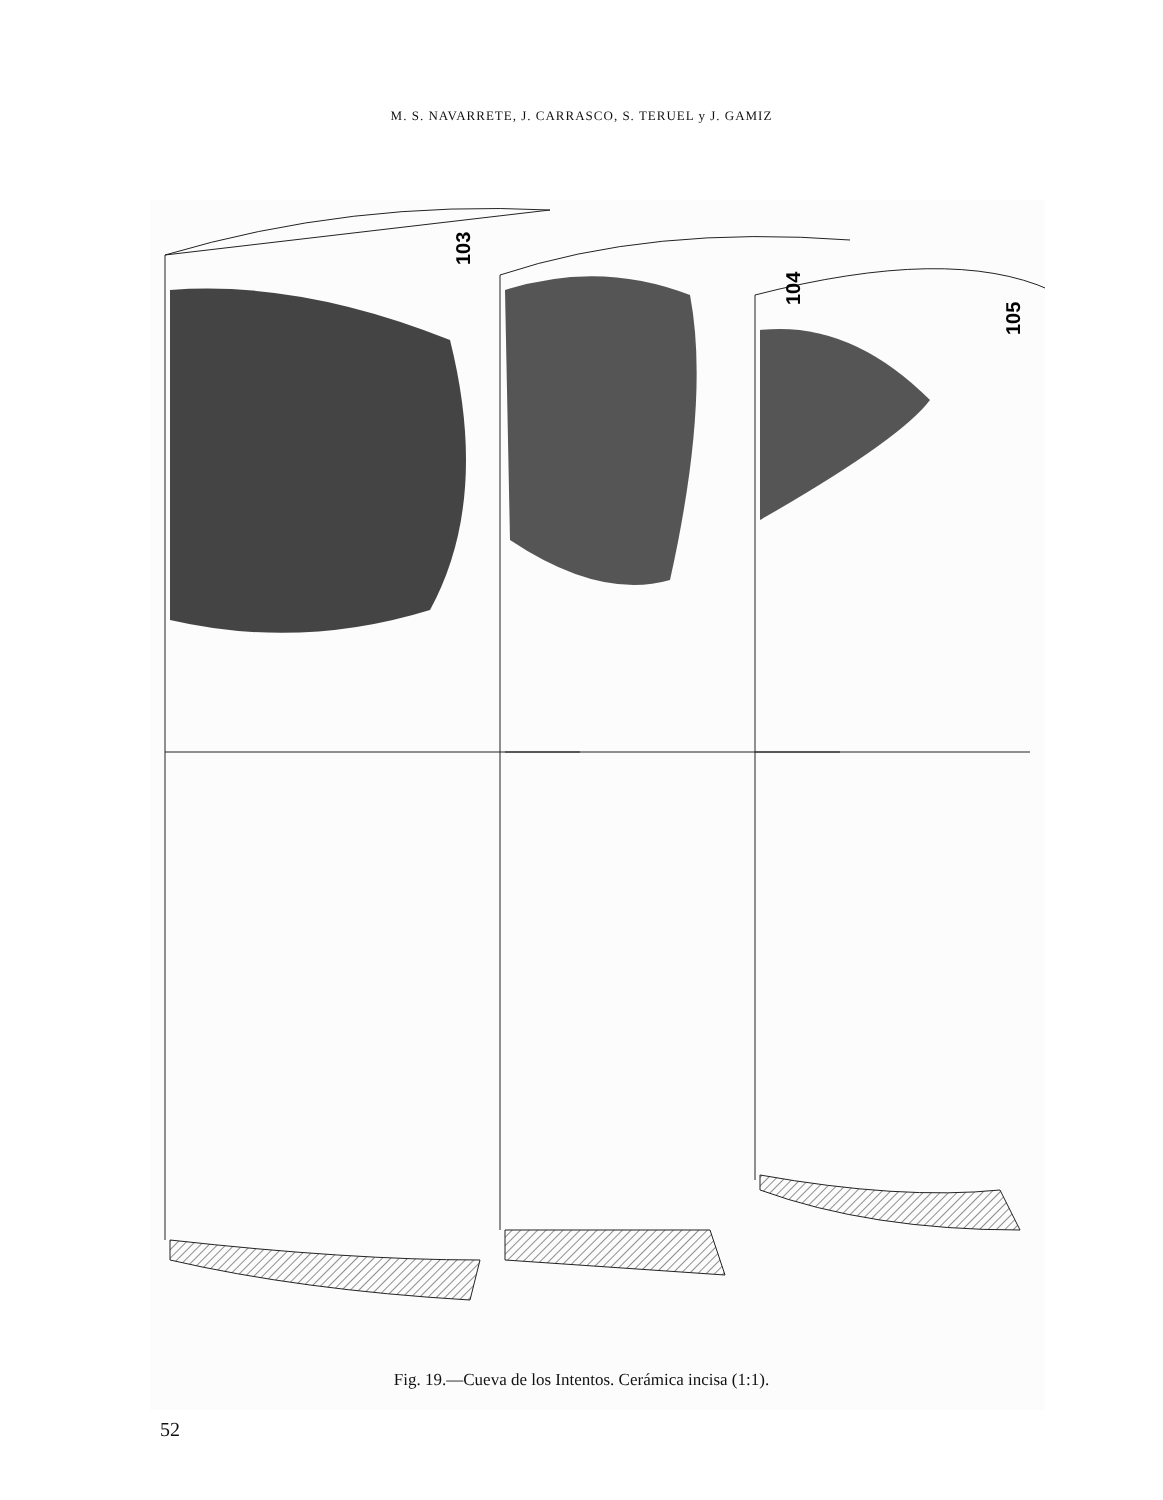M. S. NAVARRETE, J. CARRASCO, S. TERUEL y J. GAMIZ
103
104
105
Fig. 19.—Cueva de los Intentos. Cerámica incisa (1:1).
52